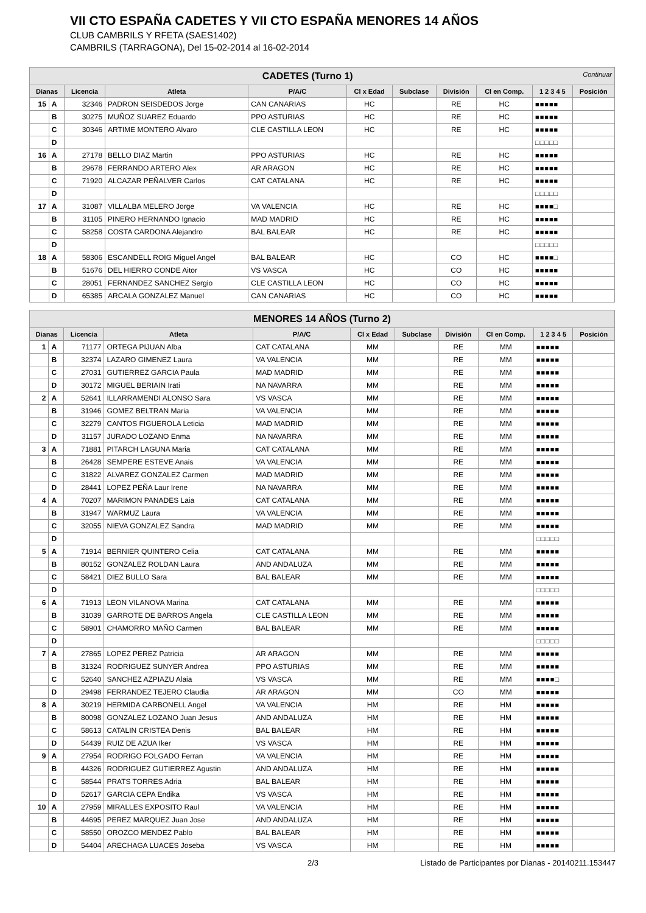VII CTO ESPAÑA CADETES Y VII CTO ESPAÑA MENORES 14 AÑOS
CLUB CAMBRILS Y RFETA (SAES1402)
CAMBRILS (TARRAGONA), Del 15-02-2014 al 16-02-2014
| CADETES (Turno 1) Continuar | | | | | | | | | | |
| Dianas | | Licencia | Atleta | P/A/C | Cl x Edad | Subclase | División | Cl en Comp. | 1 2 3 4 5 | Posición |
| 15 | A | 32346 | PADRON SEISDEDOS Jorge | CAN CANARIAS | HC | | RE | HC | ■■■■■ | |
| | B | 30275 | MUÑOZ SUAREZ Eduardo | PPO ASTURIAS | HC | | RE | HC | ■■■■■ | |
| | C | 30346 | ARTIME MONTERO Alvaro | CLE CASTILLA LEON | HC | | RE | HC | ■■■■■ | |
| | D | | | | | | | | □□□□□ | |
| 16 | A | 27178 | BELLO DIAZ Martin | PPO ASTURIAS | HC | | RE | HC | ■■■■■ | |
| | B | 29678 | FERRANDO ARTERO Alex | AR ARAGON | HC | | RE | HC | ■■■■■ | |
| | C | 71920 | ALCAZAR PEÑALVER Carlos | CAT CATALANA | HC | | RE | HC | ■■■■■ | |
| | D | | | | | | | | □□□□□ | |
| 17 | A | 31087 | VILLALBA MELERO Jorge | VA VALENCIA | HC | | RE | HC | ■■■■□ | |
| | B | 31105 | PINERO HERNANDO Ignacio | MAD MADRID | HC | | RE | HC | ■■■■■ | |
| | C | 58258 | COSTA CARDONA Alejandro | BAL BALEAR | HC | | RE | HC | ■■■■■ | |
| | D | | | | | | | | □□□□□ | |
| 18 | A | 58306 | ESCANDELL ROIG Miguel Angel | BAL BALEAR | HC | | CO | HC | ■■■■□ | |
| | B | 51676 | DEL HIERRO CONDE Aitor | VS VASCA | HC | | CO | HC | ■■■■■ | |
| | C | 28051 | FERNANDEZ SANCHEZ Sergio | CLE CASTILLA LEON | HC | | CO | HC | ■■■■■ | |
| | D | 65385 | ARCALA GONZALEZ Manuel | CAN CANARIAS | HC | | CO | HC | ■■■■■ | |
| MENORES 14 AÑOS (Turno 2) | | | | | | | | | | |
| Dianas | | Licencia | Atleta | P/A/C | Cl x Edad | Subclase | División | Cl en Comp. | 1 2 3 4 5 | Posición |
| 1 | A | 71177 | ORTEGA PIJUAN Alba | CAT CATALANA | MM | | RE | MM | ■■■■■ | |
| | B | 32374 | LAZARO GIMENEZ Laura | VA VALENCIA | MM | | RE | MM | ■■■■■ | |
| | C | 27031 | GUTIERREZ GARCIA Paula | MAD MADRID | MM | | RE | MM | ■■■■■ | |
| | D | 30172 | MIGUEL BERIAIN Irati | NA NAVARRA | MM | | RE | MM | ■■■■■ | |
| 2 | A | 52641 | ILLARRAMENDI ALONSO Sara | VS VASCA | MM | | RE | MM | ■■■■■ | |
| | B | 31946 | GOMEZ BELTRAN Maria | VA VALENCIA | MM | | RE | MM | ■■■■■ | |
| | C | 32279 | CANTOS FIGUEROLA Leticia | MAD MADRID | MM | | RE | MM | ■■■■■ | |
| | D | 31157 | JURADO LOZANO Enma | NA NAVARRA | MM | | RE | MM | ■■■■■ | |
| 3 | A | 71881 | PITARCH LAGUNA Maria | CAT CATALANA | MM | | RE | MM | ■■■■■ | |
| | B | 26428 | SEMPERE ESTEVE Anais | VA VALENCIA | MM | | RE | MM | ■■■■■ | |
| | C | 31822 | ALVAREZ GONZALEZ Carmen | MAD MADRID | MM | | RE | MM | ■■■■■ | |
| | D | 28441 | LOPEZ PEÑA Laur Irene | NA NAVARRA | MM | | RE | MM | ■■■■■ | |
| 4 | A | 70207 | MARIMON PANADES Laia | CAT CATALANA | MM | | RE | MM | ■■■■■ | |
| | B | 31947 | WARMUZ Laura | VA VALENCIA | MM | | RE | MM | ■■■■■ | |
| | C | 32055 | NIEVA GONZALEZ Sandra | MAD MADRID | MM | | RE | MM | ■■■■■ | |
| | D | | | | | | | | □□□□□ | |
| 5 | A | 71914 | BERNIER QUINTERO Celia | CAT CATALANA | MM | | RE | MM | ■■■■■ | |
| | B | 80152 | GONZALEZ ROLDAN Laura | AND ANDALUZA | MM | | RE | MM | ■■■■■ | |
| | C | 58421 | DIEZ BULLO Sara | BAL BALEAR | MM | | RE | MM | ■■■■■ | |
| | D | | | | | | | | □□□□□ | |
| 6 | A | 71913 | LEON VILANOVA Marina | CAT CATALANA | MM | | RE | MM | ■■■■■ | |
| | B | 31039 | GARROTE DE BARROS Angela | CLE CASTILLA LEON | MM | | RE | MM | ■■■■■ | |
| | C | 58901 | CHAMORRO MAÑO Carmen | BAL BALEAR | MM | | RE | MM | ■■■■■ | |
| | D | | | | | | | | □□□□□ | |
| 7 | A | 27865 | LOPEZ PEREZ Patricia | AR ARAGON | MM | | RE | MM | ■■■■■ | |
| | B | 31324 | RODRIGUEZ SUNYER Andrea | PPO ASTURIAS | MM | | RE | MM | ■■■■■ | |
| | C | 52640 | SANCHEZ AZPIAZU Alaia | VS VASCA | MM | | RE | MM | ■■■■□ | |
| | D | 29498 | FERRANDEZ TEJERO Claudia | AR ARAGON | MM | | CO | MM | ■■■■■ | |
| 8 | A | 30219 | HERMIDA CARBONELL Angel | VA VALENCIA | HM | | RE | HM | ■■■■■ | |
| | B | 80098 | GONZALEZ LOZANO Juan Jesus | AND ANDALUZA | HM | | RE | HM | ■■■■■ | |
| | C | 58613 | CATALIN CRISTEA Denis | BAL BALEAR | HM | | RE | HM | ■■■■■ | |
| | D | 54439 | RUIZ DE AZUA Iker | VS VASCA | HM | | RE | HM | ■■■■■ | |
| 9 | A | 27954 | RODRIGO FOLGADO Ferran | VA VALENCIA | HM | | RE | HM | ■■■■■ | |
| | B | 44326 | RODRIGUEZ GUTIERREZ Agustin | AND ANDALUZA | HM | | RE | HM | ■■■■■ | |
| | C | 58544 | PRATS TORRES Adria | BAL BALEAR | HM | | RE | HM | ■■■■■ | |
| | D | 52617 | GARCIA CEPA Endika | VS VASCA | HM | | RE | HM | ■■■■■ | |
| 10 | A | 27959 | MIRALLES EXPOSITO Raul | VA VALENCIA | HM | | RE | HM | ■■■■■ | |
| | B | 44695 | PEREZ MARQUEZ Juan Jose | AND ANDALUZA | HM | | RE | HM | ■■■■■ | |
| | C | 58550 | OROZCO MENDEZ Pablo | BAL BALEAR | HM | | RE | HM | ■■■■■ | |
| | D | 54404 | ARECHAGA LUACES Joseba | VS VASCA | HM | | RE | HM | ■■■■■ | |
2/3 Listado de Participantes por Dianas - 20140211.153447